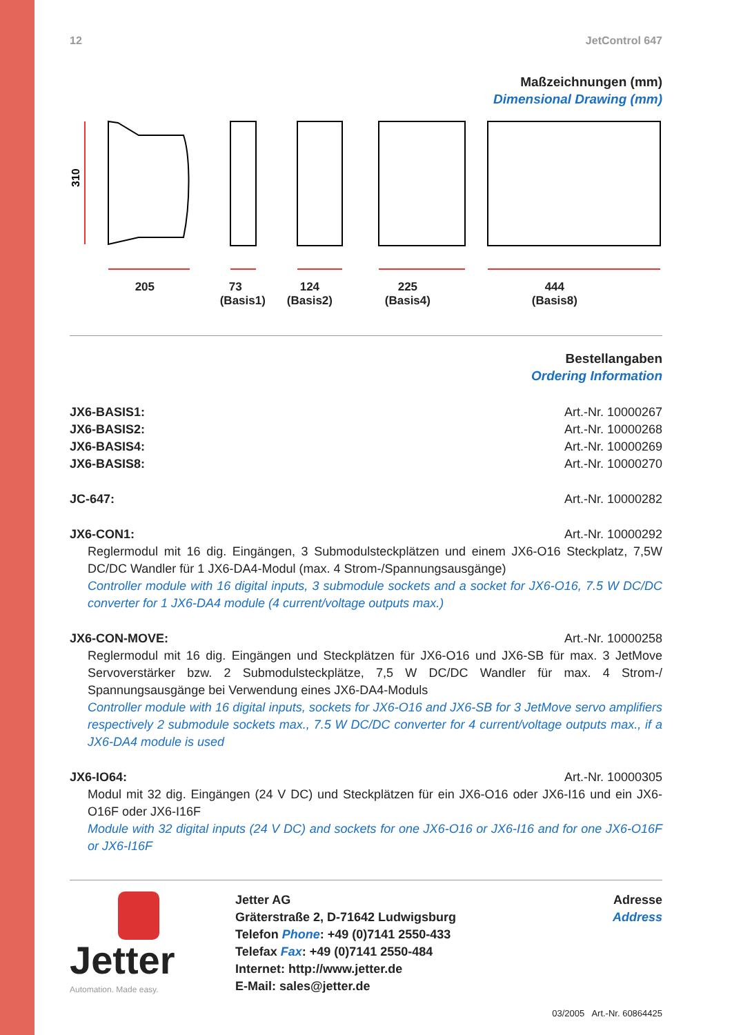12 JetControl 647
Maßzeichnungen (mm)
Dimensional Drawing (mm)
310
205 73
(Basis1)
124
(Basis2)
225
(Basis4)
444
(Basis8)
Bestellangaben
Ordering Information
JX6-BASIS1: Art.-Nr. 10000267
JX6-BASIS2: Art.-Nr. 10000268
JX6-BASIS4: Art.-Nr. 10000269
JX6-BASIS8: Art.-Nr. 10000270
JC-647: Art.-Nr. 10000282
JX6-CON1: Art.-Nr. 10000292
Reglermodul mit 16 dig. Eingängen, 3 Submodulsteckplätzen und einem JX6-O16 Steckplatz, 7,5W DC/DC Wandler für 1 JX6-DA4-Modul (max. 4 Strom-/Spannungsausgänge)
Controller module with 16 digital inputs, 3 submodule sockets and a socket for JX6-O16, 7.5 W DC/DC converter for 1 JX6-DA4 module (4 current/voltage outputs max.)
JX6-CON-MOVE: Art.-Nr. 10000258
Reglermodul mit 16 dig. Eingängen und Steckplätzen für JX6-O16 und JX6-SB für max. 3 JetMove Servoverstärker bzw. 2 Submodulsteckplätze, 7,5 W DC/DC Wandler für max. 4 Strom-/ Spannungsausgänge bei Verwendung eines JX6-DA4-Moduls
Controller module with 16 digital inputs, sockets for JX6-O16 and JX6-SB for 3 JetMove servo amplifiers respectively 2 submodule sockets max., 7.5 W DC/DC converter for 4 current/voltage outputs max., if a JX6-DA4 module is used
JX6-IO64: Art.-Nr. 10000305
Modul mit 32 dig. Eingängen (24 V DC) und Steckplätzen für ein JX6-O16 oder JX6-I16 und ein JX6-O16F oder JX6-I16F
Module with 32 digital inputs (24 V DC) and sockets for one JX6-O16 or JX6-I16 and for one JX6-O16F or JX6-I16F
Jetter
Automation. Made easy.
Jetter AG
Gräterstraße 2, D-71642 Ludwigsburg
Telefon Phone: +49 (0)7141 2550-433
Telefax Fax: +49 (0)7141 2550-484
Internet: http://www.jetter.de
E-Mail: sales@jetter.de
Adresse
Address
03/2005 Art.-Nr. 60864425